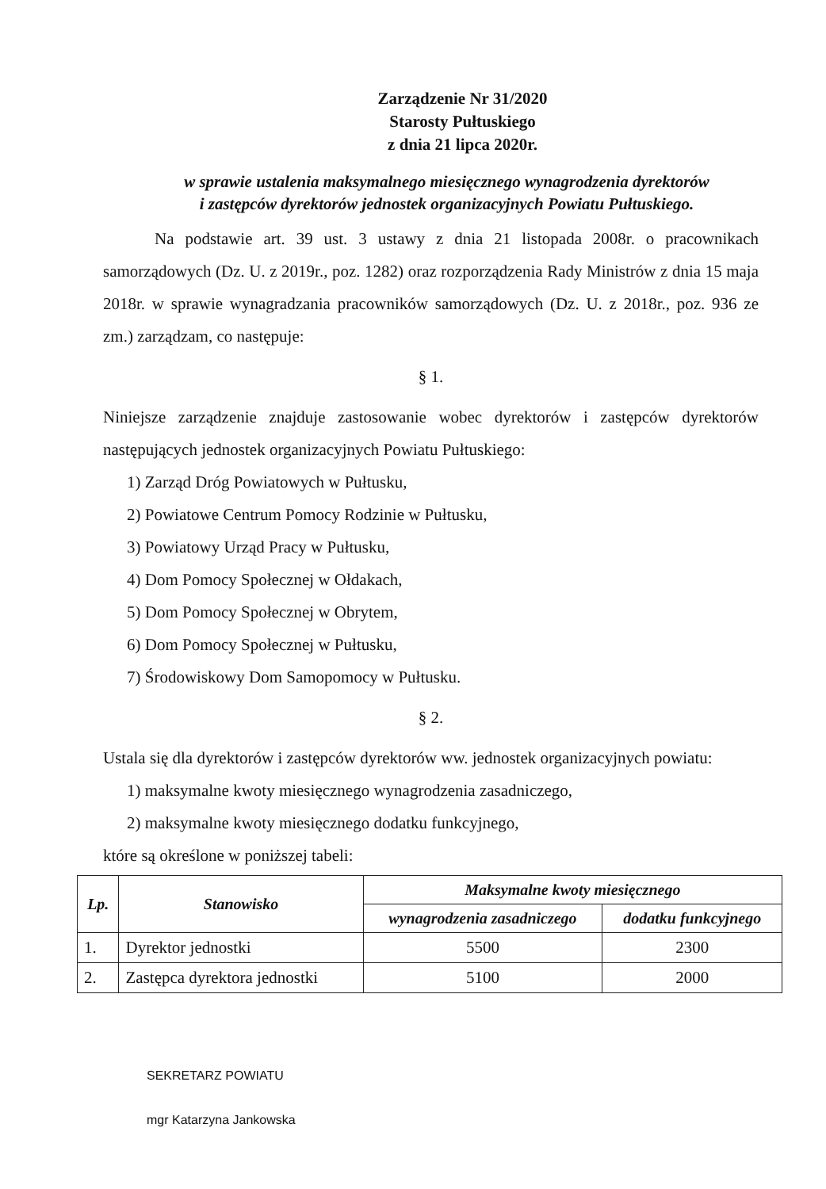Zarządzenie Nr 31/2020
Starosty Pułtuskiego
z dnia 21 lipca 2020r.
w sprawie ustalenia maksymalnego miesięcznego wynagrodzenia dyrektorów
i zastępców dyrektorów jednostek organizacyjnych Powiatu Pułtuskiego.
Na podstawie art. 39 ust. 3 ustawy z dnia 21 listopada 2008r. o pracownikach samorządowych (Dz. U. z 2019r., poz. 1282) oraz rozporządzenia Rady Ministrów z dnia 15 maja 2018r. w sprawie wynagradzania pracowników samorządowych (Dz. U. z 2018r., poz. 936 ze zm.) zarządzam, co następuje:
§ 1.
Niniejsze zarządzenie znajduje zastosowanie wobec dyrektorów i zastępców dyrektorów następujących jednostek organizacyjnych Powiatu Pułtuskiego:
1) Zarząd Dróg Powiatowych w Pułtusku,
2) Powiatowe Centrum Pomocy Rodzinie w Pułtusku,
3) Powiatowy Urząd Pracy w Pułtusku,
4) Dom Pomocy Społecznej w Ołdakach,
5) Dom Pomocy Społecznej w Obrytem,
6) Dom Pomocy Społecznej w Pułtusku,
7) Środowiskowy Dom Samopomocy w Pułtusku.
§ 2.
Ustala się dla dyrektorów i zastępców dyrektorów ww. jednostek organizacyjnych powiatu:
1) maksymalne kwoty miesięcznego wynagrodzenia zasadniczego,
2) maksymalne kwoty miesięcznego dodatku funkcyjnego,
które są określone w poniższej tabeli:
| Lp. | Stanowisko | Maksymalne kwoty miesięcznego | |
| --- | --- | --- | --- |
| | | wynagrodzenia zasadniczego | dodatku funkcyjnego |
| 1. | Dyrektor jednostki | 5500 | 2300 |
| 2. | Zastępca dyrektora jednostki | 5100 | 2000 |
SEKRETARZ POWIATU
mgr Katarzyna Jankowska